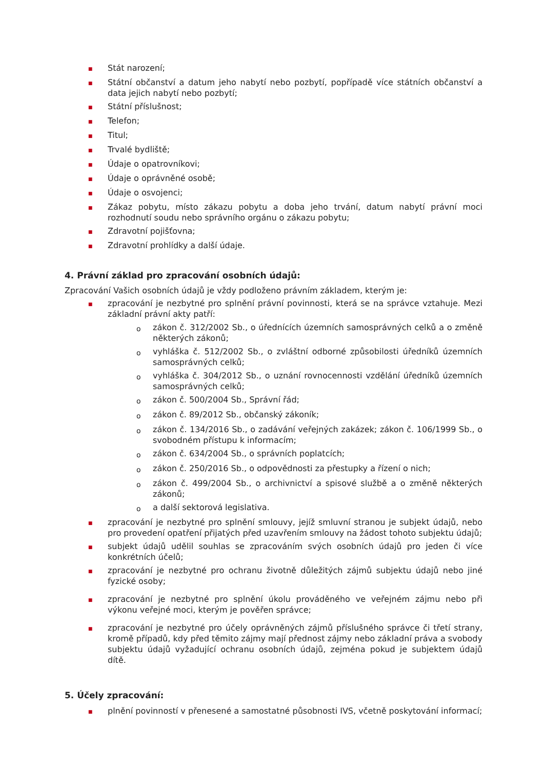■ Stát narození;
■ Státní občanství a datum jeho nabytí nebo pozbytí, popřípadě více státních občanství a data jejich nabytí nebo pozbytí;
■ Státní příslušnost;
■ Telefon;
■ Titul;
■ Trvalé bydliště;
■ Údaje o opatrovníkovi;
■ Údaje o oprávněné osobě;
■ Údaje o osvojenci;
■ Zákaz pobytu, místo zákazu pobytu a doba jeho trvání, datum nabytí právní moci rozhodnutí soudu nebo správního orgánu o zákazu pobytu;
■ Zdravotní pojišťovna;
■ Zdravotní prohlídky a další údaje.
4. Právní základ pro zpracování osobních údajů:
Zpracování Vašich osobních údajů je vždy podloženo právním základem, kterým je:
■ zpracování je nezbytné pro splnění právní povinnosti, která se na správce vztahuje. Mezi základní právní akty patří:
ozákon č. 312/2002 Sb., o úřednících územních samosprávných celků a o změně některých zákonů;
ovyhláška č. 512/2002 Sb., o zvláštní odborné způsobilosti úředníků územních samosprávných celků;
ovyhláška č. 304/2012 Sb., o uznání rovnocennosti vzdělání úředníků územních samosprávných celků;
ozákon č. 500/2004 Sb., Správní řád;
ozákon č. 89/2012 Sb., občanský zákoník;
ozákon č. 134/2016 Sb., o zadávání veřejných zakázek; zákon č. 106/1999 Sb., o svobodném přístupu k informacím;
ozákon č. 634/2004 Sb., o správních poplatcích;
ozákon č. 250/2016 Sb., o odpovědnosti za přestupky a řízení o nich;
ozákon č. 499/2004 Sb., o archivnictví a spisové službě a o změně některých zákonů;
oa další sektorová legislativa.
■ zpracování je nezbytné pro splnění smlouvy, jejíž smluvní stranou je subjekt údajů, nebo pro provedení opatření přijatých před uzavřením smlouvy na žádost tohoto subjektu údajů;
■ subjekt údajů udělil souhlas se zpracováním svých osobních údajů pro jeden či více konkrétních účelů;
■ zpracování je nezbytné pro ochranu životně důležitých zájmů subjektu údajů nebo jiné fyzické osoby;
■ zpracování je nezbytné pro splnění úkolu prováděného ve veřejném zájmu nebo při výkonu veřejné moci, kterým je pověřen správce;
■ zpracování je nezbytné pro účely oprávněných zájmů příslušného správce či třetí strany, kromě případů, kdy před těmito zájmy mají přednost zájmy nebo základní práva a svobody subjektu údajů vyžadující ochranu osobních údajů, zejména pokud je subjektem údajů dítě.
5. Účely zpracování:
■ plnění povinností v přenesené a samostatné působnosti IVS, včetně poskytování informací;